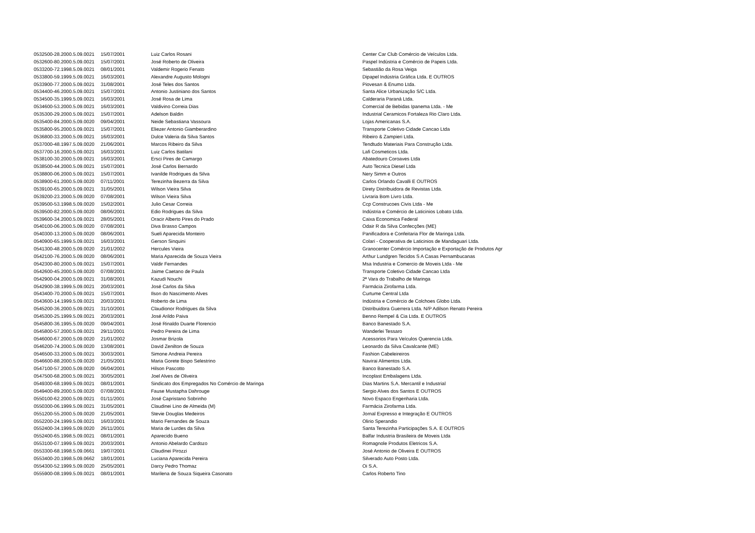| 0532500-28.2000.5.09.0021 | 15/07/2001 | Luiz Carlos Rosani | Center Car Club Comércio de Veículos Ltda. |
| 0532600-80.2000.5.09.0021 | 15/07/2001 | José Roberto de Oliveira | Paspel Indústria e Comércio de Papeis Ltda. |
| 0533200-72.1998.5.09.0021 | 08/01/2001 | Valdemir Rogerio Fenato | Sebastião da Rosa Veiga |
| 0533800-59.1999.5.09.0021 | 16/03/2001 | Alexandre Augusto Mologni | Dipapel Indústria Gráfica Ltda. E OUTROS |
| 0533900-77.2000.5.09.0021 | 31/08/2001 | José Teles dos Santos | Piovesan & Enumo Ltda. |
| 0534400-46.2000.5.09.0021 | 15/07/2001 | Antonio Justiniano dos Santos | Santa Alice Urbanização S/C Ltda. |
| 0534500-35.1999.5.09.0021 | 16/03/2001 | José Rosa de Lima | Calderaria Paraná Ltda. |
| 0534600-53.2000.5.09.0021 | 16/03/2001 | Valdivino Correia Dias | Comercial de Bebidas Ipanema Ltda. - Me |
| 0535300-29.2000.5.09.0021 | 15/07/2001 | Adelson Baldin | Industrial Ceramicos Fortaleza Rio Claro Ltda. |
| 0535400-84.2000.5.09.0020 | 09/04/2001 | Neide Sebastiana Vassoura | Lojas Americanas S.A. |
| 0535800-95.2000.5.09.0021 | 15/07/2001 | Eliezer Antonio Giamberardino | Transporte Coletivo Cidade Cancao Ltda |
| 0536800-33.2000.5.09.0021 | 16/03/2001 | Dulce Valeria da Silva Santos | Ribeiro & Zampieri Ltda. |
| 0537000-48.1997.5.09.0020 | 21/06/2001 | Marcos Ribeiro da Silva | Tendtudo Materiais Para Construção Ltda. |
| 0537700-16.2000.5.09.0021 | 16/03/2001 | Luiz Carlos Batilani | Lafi Cosmeticos Ltda. |
| 0538100-30.2000.5.09.0021 | 16/03/2001 | Ersci Pires de Camargo | Abatedouro Coroaves Ltda |
| 0538500-44.2000.5.09.0021 | 15/07/2001 | José Carlos Bernardo | Auto Tecnica Diesel Ltda |
| 0538800-06.2000.5.09.0021 | 15/07/2001 | Ivanilde Rodrigues da Silva | Nery Simm e Outros |
| 0538900-61.2000.5.09.0020 | 07/11/2001 | Terezinha Bezerra da Silva | Carlos Orlando Cavalli E OUTROS |
| 0539100-65.2000.5.09.0021 | 31/05/2001 | Wilson Vieira Silva | Direty Distribuidora de Revistas Ltda. |
| 0539200-23.2000.5.09.0020 | 07/08/2001 | Wilson Vieira Silva | Livraria Bom Livro Ltda. |
| 0539500-53.1998.5.09.0020 | 15/02/2001 | Julio Cesar Correia | Ccp Construcoes Civis Ltda - Me |
| 0539500-82.2000.5.09.0020 | 08/06/2001 | Edio Rodrigues da Silva | Indústria e Comércio de Laticinios Lobato Ltda. |
| 0539600-34.2000.5.09.0021 | 28/05/2001 | Oracir Alberto Pires do Prado | Caixa Economica Federal |
| 0540100-06.2000.5.09.0020 | 07/08/2001 | Diva Brasso Campos | Odair R da Silva Confecções (ME) |
| 0540300-13.2000.5.09.0020 | 08/06/2001 | Sueli Aparecida Monteiro | Panificadora e Confeitaria Flor de Maringa Ltda. |
| 0540900-65.1999.5.09.0021 | 16/03/2001 | Gerson Sinquini | Colari - Cooperativa de Laticinios de Mandaguari Ltda. |
| 0541300-48.2000.5.09.0020 | 21/01/2002 | Hercules Vieira | Granocenter Comércio Importação e Exportação de Produtos Agr |
| 0542100-76.2000.5.09.0020 | 08/06/2001 | Maria Aparecida de Souza Vieira | Arthur Lundgren Tecidos S A Casas Pernambucanas |
| 0542300-80.2000.5.09.0021 | 15/07/2001 | Valdir Fernandes | Msa Industria e Comercio de Moveis Ltda - Me |
| 0542600-45.2000.5.09.0020 | 07/08/2001 | Jaime Caetano de Paula | Transporte Coletivo Cidade Cancao Ltda |
| 0542900-04.2000.5.09.0021 | 31/08/2001 | Kazudi Nouchi | 2ª Vara do Trabalho de Maringa |
| 0542900-38.1999.5.09.0021 | 20/03/2001 | José Carlos da Silva | Farmácia Zirofarma Ltda. |
| 0543400-70.2000.5.09.0021 | 15/07/2001 | Ilson do Nascimento Alves | Curtume Central Ltda |
| 0543600-14.1999.5.09.0021 | 20/03/2001 | Roberto de Lima | Indústria e Comércio de Colchoes Globo Ltda. |
| 0545200-36.2000.5.09.0021 | 31/10/2001 | Claudionor Rodrigues da Silva | Distribuidora Guerrera Ltda. N/P Adilson Renato Pereira |
| 0545300-25.1999.5.09.0021 | 20/03/2001 | José Arildo Paiva | Benno Rempel & Cia Ltda. E OUTROS |
| 0545800-36.1995.5.09.0020 | 09/04/2001 | José Rinaldo Duarte Florencio | Banco Banestado S.A. |
| 0545800-57.2000.5.09.0021 | 29/11/2001 | Pedro Pereira de Lima | Wanderlei Tessaro |
| 0546000-67.2000.5.09.0020 | 21/01/2002 | Josmar Brizola | Acessorios Para Veículos Querencia Ltda. |
| 0546200-74.2000.5.09.0020 | 13/08/2001 | David Zenilton de Souza | Leonardo da Silva Cavalcante (ME) |
| 0546500-33.2000.5.09.0021 | 30/03/2001 | Simone Andreia Pereira | Fashion Cabeleireiros |
| 0546600-88.2000.5.09.0020 | 21/05/2001 | Maria Gorete Bispo Selestrino | Navirai Alimentos Ltda. |
| 0547100-57.2000.5.09.0020 | 06/04/2001 | Hilson Pascotto | Banco Banestado S.A. |
| 0547500-68.2000.5.09.0021 | 30/05/2001 | Joel Alves de Oliveira | Incoplast Embalagens Ltda. |
| 0549300-68.1999.5.09.0021 | 08/01/2001 | Sindicato dos Empregados No Comércio de Maringa | Dias Martins S.A. Mercantil e Industrial |
| 0549400-89.2000.5.09.0020 | 07/08/2001 | Fause Mustapha Dahrouge | Sergio Alves dos Santos E OUTROS |
| 0550100-62.2000.5.09.0021 | 01/11/2001 | José Capristano Sobrinho | Novo Espaco Engenharia Ltda. |
| 0550300-06.1999.5.09.0021 | 31/05/2001 | Claudinei Lino de Almeida (M) | Farmácia Zirofarma Ltda. |
| 0551200-55.2000.5.09.0020 | 21/05/2001 | Stevie Douglas Medeiros | Jornal Expresso e Integração E OUTROS |
| 0552200-24.1999.5.09.0021 | 16/03/2001 | Mario Fernandes de Souza | Olirio Sperandio |
| 0552400-34.1999.5.09.0020 | 26/11/2001 | Maria de Lurdes da Silva | Santa Terezinha Participações S.A. E OUTROS |
| 0552400-65.1998.5.09.0021 | 08/01/2001 | Aparecido Bueno | Balfar Industria Brasileira de Moveis Ltda |
| 0553100-07.1999.5.09.0021 | 20/03/2001 | Antonio Abelardo Cardozo | Romagnole Produtos Eletricos S.A. |
| 0553300-68.1998.5.09.0661 | 19/07/2001 | Claudinei Pirozzi | José Antonio de Oliveira E OUTROS |
| 0553400-20.1998.5.09.0662 | 18/01/2001 | Luciana Aparecida Pereira | Silverado Auto Posto Ltda. |
| 0554300-52.1999.5.09.0020 | 25/05/2001 | Darcy Pedro Thomaz | Oi S.A. |
| 0555900-08.1999.5.09.0021 | 08/01/2001 | Marilena de Souza Siqueira Casonato | Carlos Roberto Tino |